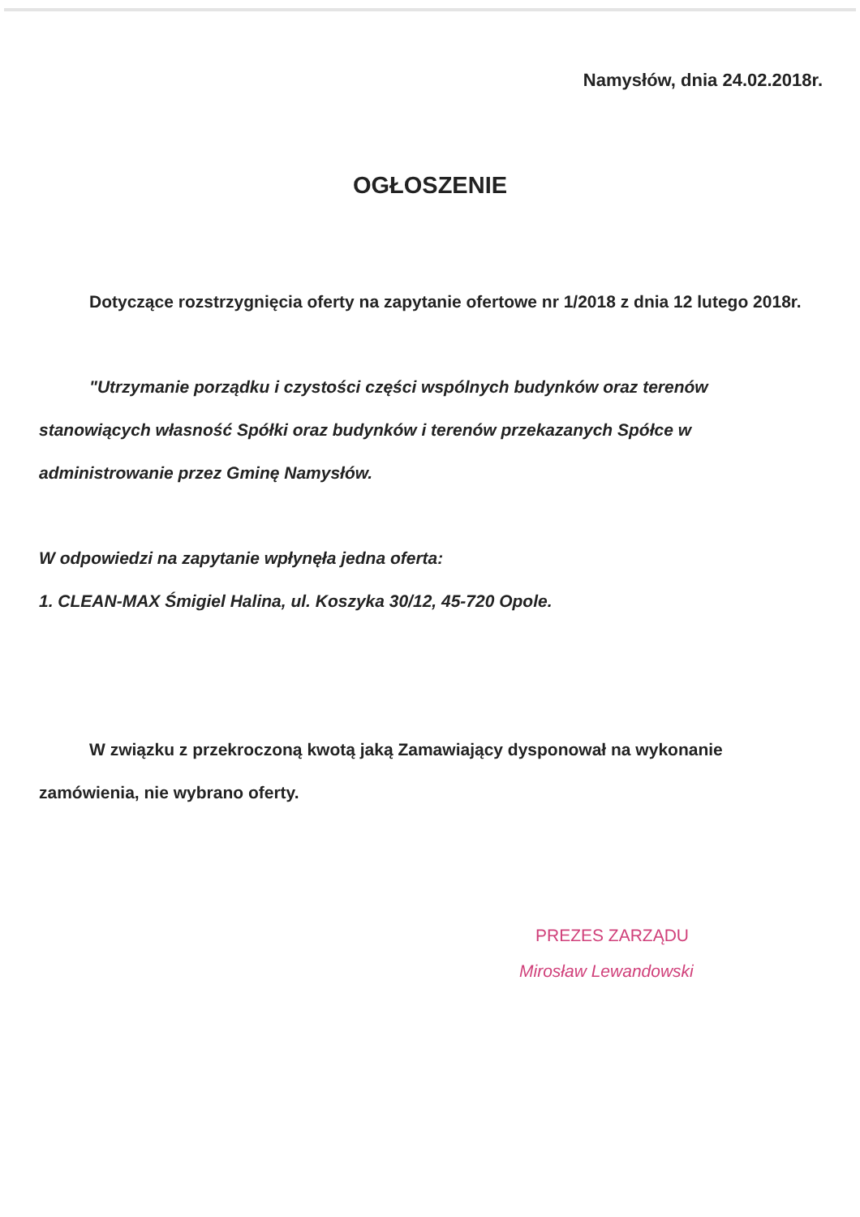Namysłów, dnia 24.02.2018r.
OGŁOSZENIE
Dotyczące rozstrzygnięcia oferty na zapytanie ofertowe nr 1/2018 z dnia 12 lutego 2018r.
"Utrzymanie porządku i czystości części wspólnych budynków oraz terenów stanowiących własność Spółki oraz budynków i terenów przekazanych Spółce w administrowanie przez Gminę Namysłów.
W odpowiedzi na zapytanie wpłynęła jedna oferta:
1. CLEAN-MAX Śmigiel Halina, ul. Koszyka 30/12, 45-720 Opole.
W związku z przekroczoną kwotą jaką Zamawiający dysponował na wykonanie zamówienia, nie wybrano oferty.
PREZES ZARZĄDU
Mirosław Lewandowski